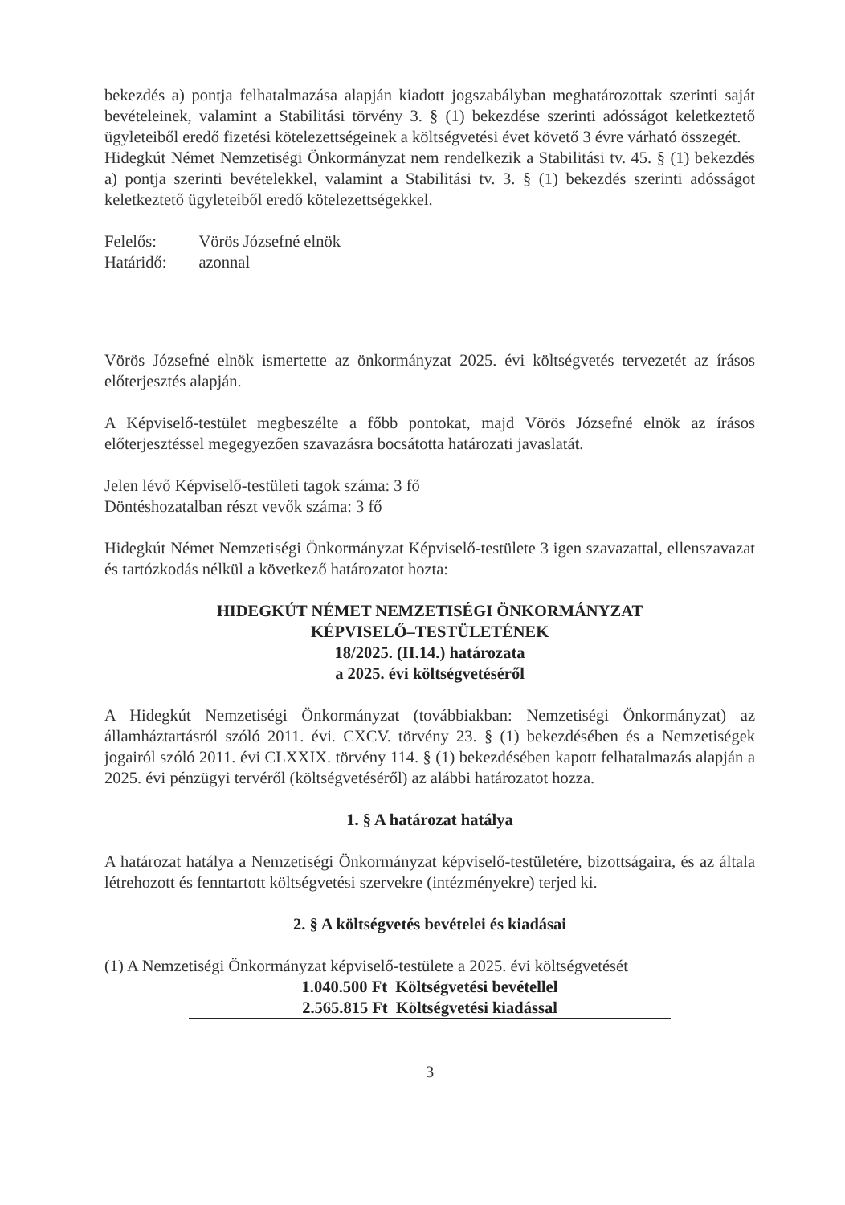bekezdés a) pontja felhatalmazása alapján kiadott jogszabályban meghatározottak szerinti saját bevételeinek, valamint a Stabilitási törvény 3. § (1) bekezdése szerinti adósságot keletkeztető ügyleteiből eredő fizetési kötelezettségeinek a költségvetési évet követő 3 évre várható összegét.
Hidegkút Német Nemzetiségi Önkormányzat nem rendelkezik a Stabilitási tv. 45. § (1) bekezdés a) pontja szerinti bevételekkel, valamint a Stabilitási tv. 3. § (1) bekezdés szerinti adósságot keletkeztető ügyleteiből eredő kötelezettségekkel.
| Felelős: | Vörös Józsefné elnök |
| Határidő: | azonnal |
Vörös Józsefné elnök ismertette az önkormányzat 2025. évi költségvetés tervezetét az írásos előterjesztés alapján.
A Képviselő-testület megbeszélte a főbb pontokat, majd Vörös Józsefné elnök az írásos előterjesztéssel megegyezően szavazásra bocsátotta határozati javaslatát.
Jelen lévő Képviselő-testületi tagok száma: 3 fő
Döntéshozatalban részt vevők száma: 3 fő
Hidegkút Német Nemzetiségi Önkormányzat Képviselő-testülete 3 igen szavazattal, ellenszavazat és tartózkodás nélkül a következő határozatot hozta:
HIDEGKÚT NÉMET NEMZETISÉGI ÖNKORMÁNYZAT
KÉPVISELŐ–TESTÜLETÉNEK
18/2025. (II.14.) határozata
a 2025. évi költségvetéséről
A Hidegkút Nemzetiségi Önkormányzat (továbbiakban: Nemzetiségi Önkormányzat) az államháztartásról szóló 2011. évi. CXCV. törvény 23. § (1) bekezdésében és a Nemzetiségek jogairól szóló 2011. évi CLXXIX. törvény 114. § (1) bekezdésében kapott felhatalmazás alapján a 2025. évi pénzügyi tervéről (költségvetéséről) az alábbi határozatot hozza.
1. § A határozat hatálya
A határozat hatálya a Nemzetiségi Önkormányzat képviselő-testületére, bizottságaira, és az általa létrehozott és fenntartott költségvetési szervekre (intézményekre) terjed ki.
2. § A költségvetés bevételei és kiadásai
(1) A Nemzetiségi Önkormányzat képviselő-testülete a 2025. évi költségvetését
1.040.500 Ft Költségvetési bevétellel
2.565.815 Ft Költségvetési kiadással
3